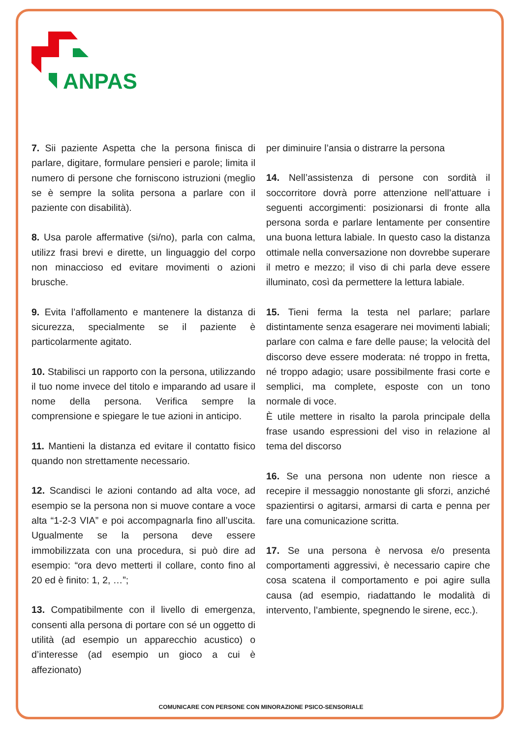ANPAS
7. Sii paziente Aspetta che la persona finisca di parlare, digitare, formulare pensieri e parole; limita il numero di persone che forniscono istruzioni (meglio se è sempre la solita persona a parlare con il paziente con disabilità).
8. Usa parole affermative (si/no), parla con calma, utilizz frasi brevi e dirette, un linguaggio del corpo non minaccioso ed evitare movimenti o azioni brusche.
9. Evita l’affollamento e mantenere la distanza di sicurezza, specialmente se il paziente è particolarmente agitato.
10. Stabilisci un rapporto con la persona, utilizzando il tuo nome invece del titolo e imparando ad usare il nome della persona. Verifica sempre la comprensione e spiegare le tue azioni in anticipo.
11. Mantieni la distanza ed evitare il contatto fisico quando non strettamente necessario.
12. Scandisci le azioni contando ad alta voce, ad esempio se la persona non si muove contare a voce alta “1-2-3 VIA” e poi accompagnarla fino all’uscita. Ugualmente se la persona deve essere immobilizzata con una procedura, si può dire ad esempio: “ora devo metterti il collare, conto fino al 20 ed è finito: 1, 2, …”;
13. Compatibilmente con il livello di emergenza, consenti alla persona di portare con sé un oggetto di utilità (ad esempio un apparecchio acustico) o d’interesse (ad esempio un gioco a cui è affezionato)
per diminuire l’ansia o distrarre la persona
14. Nell’assistenza di persone con sordità il soccorritore dovrà porre attenzione nell’attuare i seguenti accorgimenti: posizionarsi di fronte alla persona sorda e parlare lentamente per consentire una buona lettura labiale. In questo caso la distanza ottimale nella conversazione non dovrebbe superare il metro e mezzo; il viso di chi parla deve essere illuminato, così da permettere la lettura labiale.
15. Tieni ferma la testa nel parlare; parlare distintamente senza esagerare nei movimenti labiali; parlare con calma e fare delle pause; la velocità del discorso deve essere moderata: né troppo in fretta, né troppo adagio; usare possibilmente frasi corte e semplici, ma complete, esposte con un tono normale di voce.
È utile mettere in risalto la parola principale della frase usando espressioni del viso in relazione al tema del discorso
16. Se una persona non udente non riesce a recepire il messaggio nonostante gli sforzi, anziché spazientirsi o agitarsi, armarsi di carta e penna per fare una comunicazione scritta.
17. Se una persona è nervosa e/o presenta comportamenti aggressivi, è necessario capire che cosa scatena il comportamento e poi agire sulla causa (ad esempio, riadattando le modalità di intervento, l’ambiente, spegnendo le sirene, ecc.).
COMUNICARE CON PERSONE CON MINORAZIONE PSICO-SENSORIALE